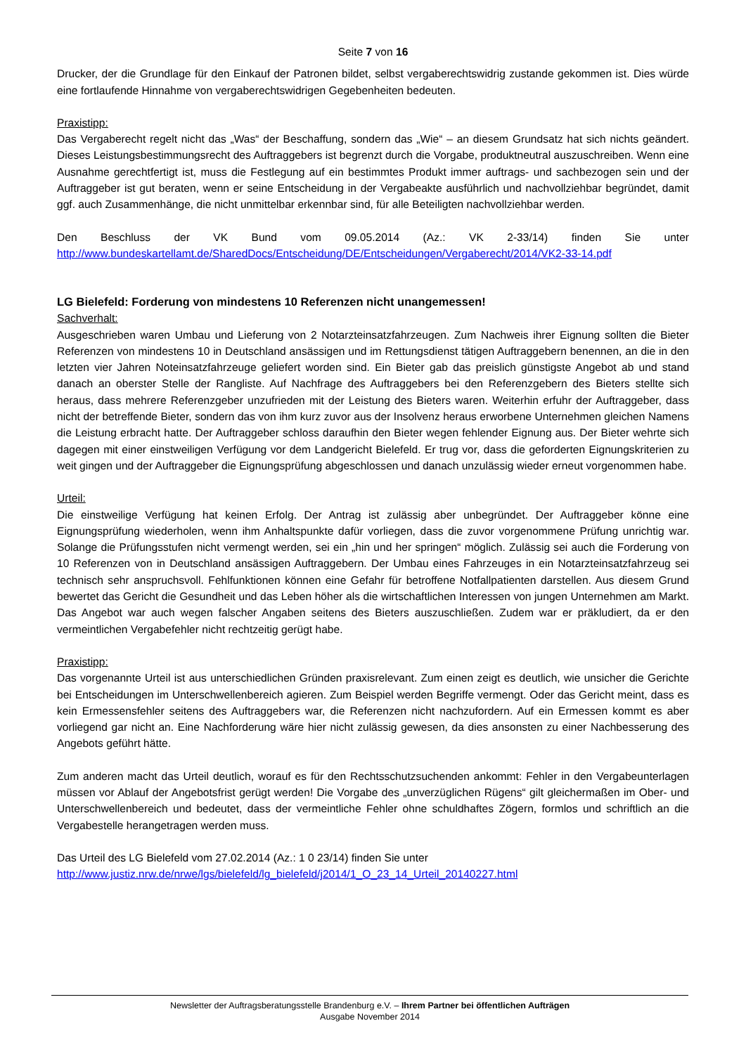Seite 7 von 16
Drucker, der die Grundlage für den Einkauf der Patronen bildet, selbst vergaberechtswidrig zustande gekommen ist. Dies würde eine fortlaufende Hinnahme von vergaberechtswidrigen Gegebenheiten bedeuten.
Praxistipp:
Das Vergaberecht regelt nicht das „Was“ der Beschaffung, sondern das „Wie“ – an diesem Grundsatz hat sich nichts geändert. Dieses Leistungsbestimmungsrecht des Auftraggebers ist begrenzt durch die Vorgabe, produktneutral auszuschreiben. Wenn eine Ausnahme gerechtfertigt ist, muss die Festlegung auf ein bestimmtes Produkt immer auftrags- und sachbezogen sein und der Auftraggeber ist gut beraten, wenn er seine Entscheidung in der Vergabeakte ausführlich und nachvollziehbar begründet, damit ggf. auch Zusammenhänge, die nicht unmittelbar erkennbar sind, für alle Beteiligten nachvollziehbar werden.
Den Beschluss der VK Bund vom 09.05.2014 (Az.: VK 2-33/14) finden Sie unter
http://www.bundeskartellamt.de/SharedDocs/Entscheidung/DE/Entscheidungen/Vergaberecht/2014/VK2-33-14.pdf
LG Bielefeld: Forderung von mindestens 10 Referenzen nicht unangemessen!
Sachverhalt:
Ausgeschrieben waren Umbau und Lieferung von 2 Notarzteinsatzfahrzeugen. Zum Nachweis ihrer Eignung sollten die Bieter Referenzen von mindestens 10 in Deutschland ansässigen und im Rettungsdienst tätigen Auftraggebern benennen, an die in den letzten vier Jahren Noteinsatzfahrzeuge geliefert worden sind. Ein Bieter gab das preislich günstigste Angebot ab und stand danach an oberster Stelle der Rangliste. Auf Nachfrage des Auftraggebers bei den Referenzgebern des Bieters stellte sich heraus, dass mehrere Referenzgeber unzufrieden mit der Leistung des Bieters waren. Weiterhin erfuhr der Auftraggeber, dass nicht der betreffende Bieter, sondern das von ihm kurz zuvor aus der Insolvenz heraus erworbene Unternehmen gleichen Namens die Leistung erbracht hatte. Der Auftraggeber schloss daraufhin den Bieter wegen fehlender Eignung aus. Der Bieter wehrte sich dagegen mit einer einstweiligen Verfügung vor dem Landgericht Bielefeld. Er trug vor, dass die geforderten Eignungskriterien zu weit gingen und der Auftraggeber die Eignungsprüfung abgeschlossen und danach unzulässig wieder erneut vorgenommen habe.
Urteil:
Die einstweilige Verfügung hat keinen Erfolg. Der Antrag ist zulässig aber unbegründet. Der Auftraggeber könne eine Eignungsprüfung wiederholen, wenn ihm Anhaltspunkte dafür vorliegen, dass die zuvor vorgenommene Prüfung unrichtig war. Solange die Prüfungsstufen nicht vermengt werden, sei ein „hin und her springen“ möglich. Zulässig sei auch die Forderung von 10 Referenzen von in Deutschland ansässigen Auftraggebern. Der Umbau eines Fahrzeuges in ein Notarzteinsatzfahrzeug sei technisch sehr anspruchsvoll. Fehlfunktionen können eine Gefahr für betroffene Notfallpatienten darstellen. Aus diesem Grund bewertet das Gericht die Gesundheit und das Leben höher als die wirtschaftlichen Interessen von jungen Unternehmen am Markt. Das Angebot war auch wegen falscher Angaben seitens des Bieters auszuschließen. Zudem war er präkludiert, da er den vermeintlichen Vergabefehler nicht rechtzeitig gerügt habe.
Praxistipp:
Das vorgenannte Urteil ist aus unterschiedlichen Gründen praxisrelevant. Zum einen zeigt es deutlich, wie unsicher die Gerichte bei Entscheidungen im Unterschwellenbereich agieren. Zum Beispiel werden Begriffe vermengt. Oder das Gericht meint, dass es kein Ermessensfehler seitens des Auftraggebers war, die Referenzen nicht nachzufordern. Auf ein Ermessen kommt es aber vorliegend gar nicht an. Eine Nachforderung wäre hier nicht zulässig gewesen, da dies ansonsten zu einer Nachbesserung des Angebots geführt hätte.
Zum anderen macht das Urteil deutlich, worauf es für den Rechtsschutzsuchenden ankommt: Fehler in den Vergabeunterlagen müssen vor Ablauf der Angebotsfrist gerügt werden! Die Vorgabe des „unverzüglichen Rügens“ gilt gleichermaßen im Ober- und Unterschwellenbereich und bedeutet, dass der vermeintliche Fehler ohne schuldhaftes Zögern, formlos und schriftlich an die Vergabestelle herangetragen werden muss.
Das Urteil des LG Bielefeld vom 27.02.2014 (Az.: 1 0 23/14) finden Sie unter
http://www.justiz.nrw.de/nrwe/lgs/bielefeld/lg_bielefeld/j2014/1_O_23_14_Urteil_20140227.html
Newsletter der Auftragsberatungsstelle Brandenburg e.V. – Ihrem Partner bei öffentlichen Aufträgen
Ausgabe November 2014